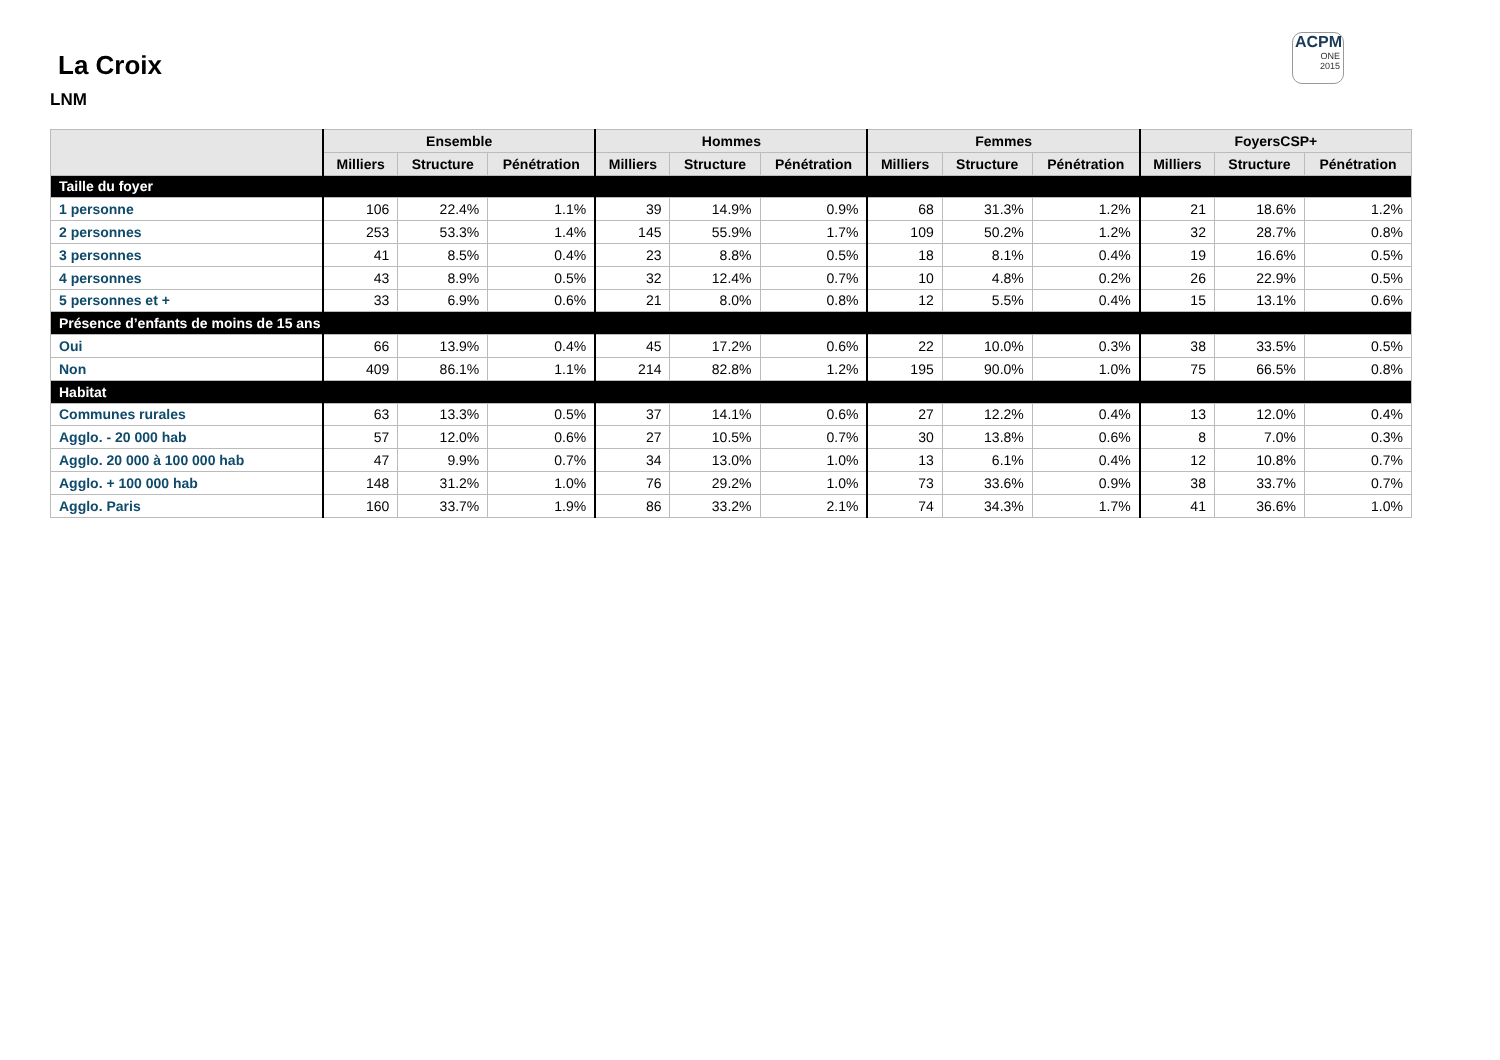La Croix
LNM
ACPM
ONE
2015
| | Ensemble | | | Hommes | | | Femmes | | | FoyersCSP+ | | |
| --- | --- | --- | --- | --- | --- | --- | --- | --- | --- | --- | --- | --- |
| | Milliers | Structure | Pénétration | Milliers | Structure | Pénétration | Milliers | Structure | Pénétration | Milliers | Structure | Pénétration |
| Taille du foyer | | | | | | | | | | | | |
| 1 personne | 106 | 22.4% | 1.1% | 39 | 14.9% | 0.9% | 68 | 31.3% | 1.2% | 21 | 18.6% | 1.2% |
| 2 personnes | 253 | 53.3% | 1.4% | 145 | 55.9% | 1.7% | 109 | 50.2% | 1.2% | 32 | 28.7% | 0.8% |
| 3 personnes | 41 | 8.5% | 0.4% | 23 | 8.8% | 0.5% | 18 | 8.1% | 0.4% | 19 | 16.6% | 0.5% |
| 4 personnes | 43 | 8.9% | 0.5% | 32 | 12.4% | 0.7% | 10 | 4.8% | 0.2% | 26 | 22.9% | 0.5% |
| 5 personnes et + | 33 | 6.9% | 0.6% | 21 | 8.0% | 0.8% | 12 | 5.5% | 0.4% | 15 | 13.1% | 0.6% |
| Présence d’enfants de moins de 15 ans | | | | | | | | | | | | |
| Oui | 66 | 13.9% | 0.4% | 45 | 17.2% | 0.6% | 22 | 10.0% | 0.3% | 38 | 33.5% | 0.5% |
| Non | 409 | 86.1% | 1.1% | 214 | 82.8% | 1.2% | 195 | 90.0% | 1.0% | 75 | 66.5% | 0.8% |
| Habitat | | | | | | | | | | | | |
| Communes rurales | 63 | 13.3% | 0.5% | 37 | 14.1% | 0.6% | 27 | 12.2% | 0.4% | 13 | 12.0% | 0.4% |
| Agglo. - 20 000 hab | 57 | 12.0% | 0.6% | 27 | 10.5% | 0.7% | 30 | 13.8% | 0.6% | 8 | 7.0% | 0.3% |
| Agglo. 20 000 à 100 000 hab | 47 | 9.9% | 0.7% | 34 | 13.0% | 1.0% | 13 | 6.1% | 0.4% | 12 | 10.8% | 0.7% |
| Agglo. + 100 000 hab | 148 | 31.2% | 1.0% | 76 | 29.2% | 1.0% | 73 | 33.6% | 0.9% | 38 | 33.7% | 0.7% |
| Agglo. Paris | 160 | 33.7% | 1.9% | 86 | 33.2% | 2.1% | 74 | 34.3% | 1.7% | 41 | 36.6% | 1.0% |